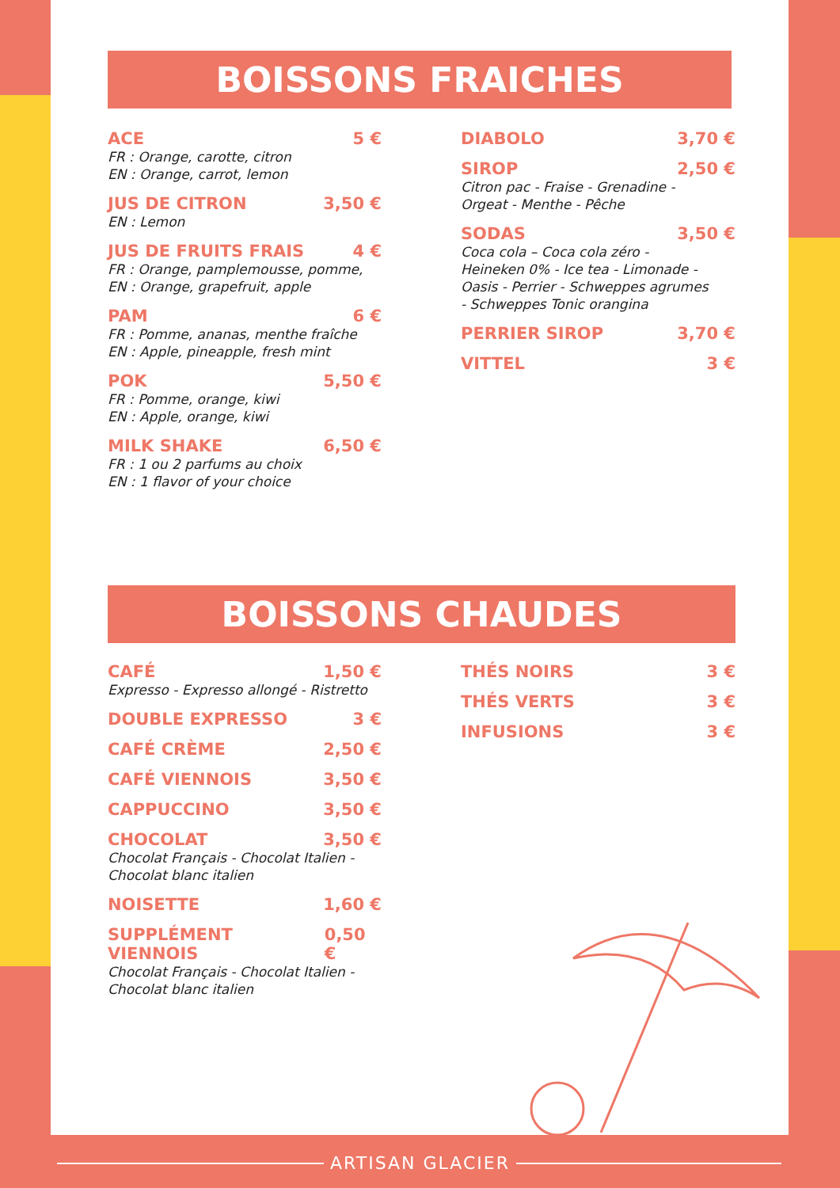BOISSONS FRAICHES
ACE 5 €
FR : Orange, carotte, citron
EN : Orange, carrot, lemon
JUS DE CITRON 3,50 €
EN : Lemon
JUS DE FRUITS FRAIS 4 €
FR : Orange, pamplemousse, pomme,
EN : Orange, grapefruit, apple
PAM 6 €
FR : Pomme, ananas, menthe fraîche
EN : Apple, pineapple, fresh mint
POK 5,50 €
FR : Pomme, orange, kiwi
EN : Apple, orange, kiwi
MILK SHAKE 6,50 €
FR : 1 ou 2 parfums au choix
EN : 1 flavor of your choice
DIABOLO 3,70 €
SIROP 2,50 €
Citron pac - Fraise - Grenadine -
Orgeat - Menthe - Pêche
SODAS 3,50 €
Coca cola – Coca cola zéro -
Heineken 0% - Ice tea - Limonade -
Oasis - Perrier - Schweppes agrumes
- Schweppes Tonic orangina
PERRIER SIROP 3,70 €
VITTEL 3 €
BOISSONS CHAUDES
CAFÉ 1,50 €
Expresso - Expresso allongé - Ristretto
DOUBLE EXPRESSO 3 €
CAFÉ CRÈME 2,50 €
CAFÉ VIENNOIS 3,50 €
CAPPUCCINO 3,50 €
CHOCOLAT 3,50 €
Chocolat Français - Chocolat Italien -
Chocolat blanc italien
NOISETTE 1,60 €
SUPPLÉMENT VIENNOIS 0,50 €
Chocolat Français - Chocolat Italien -
Chocolat blanc italien
THÉS NOIRS 3 €
THÉS VERTS 3 €
INFUSIONS 3 €
ARTISAN GLACIER